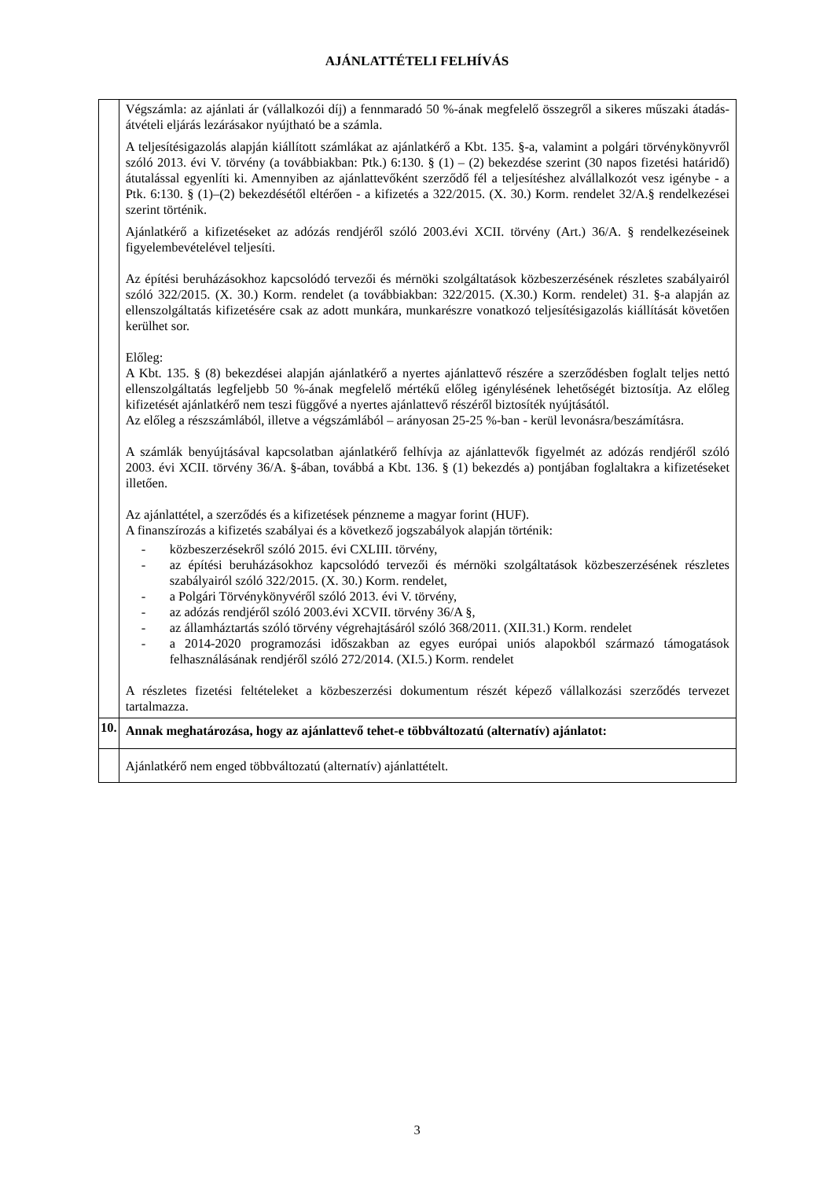AJÁNLATTÉTELI FELHÍVÁS
| | Végszámla: az ajánlati ár (vállalkozói díj) a fennmaradó 50 %-ának megfelelő összegről a sikeres műszaki átadás-átvételi eljárás lezárásakor nyújtható be a számla. A teljesítésigazolás alapján kiállított számlákat az ajánlatkérő a Kbt. 135. §-a, valamint a polgári törvénykönyvről szóló 2013. évi V. törvény (a továbbiakban: Ptk.) 6:130. § (1) – (2) bekezdése szerint (30 napos fizetési határidő) átutalással egyenlíti ki. Amennyiben az ajánlattevőként szerződő fél a teljesítéshez alvállalkozót vesz igénybe - a Ptk. 6:130. § (1)–(2) bekezdésétől eltérően - a kifizetés a 322/2015. (X. 30.) Korm. rendelet 32/A.§ rendelkezései szerint történik. Ajánlatkérő a kifizetéseket az adózás rendjéről szóló 2003.évi XCII. törvény (Art.) 36/A. § rendelkezéseinek figyelembevételével teljesíti. Az építési beruházásokhoz kapcsolódó tervezői és mérnöki szolgáltatások közbeszerzésének részletes szabályairól szóló 322/2015. (X. 30.) Korm. rendelet (a továbbiakban: 322/2015. (X.30.) Korm. rendelet) 31. §-a alapján az ellenszolgáltatás kifizetésére csak az adott munkára, munkarészre vonatkozó teljesítésigazolás kiállítását követően kerülhet sor. Előleg: A Kbt. 135. § (8) bekezdései alapján ajánlatkérő a nyertes ajánlattevő részére a szerződésben foglalt teljes nettó ellenszolgáltatás legfeljebb 50 %-ának megfelelő mértékű előleg igénylésének lehetőségét biztosítja. Az előleg kifizetését ajánlatkérő nem teszi függővé a nyertes ajánlattevő részéről biztosíték nyújtásától. Az előleg a részszámlából, illetve a végszámlából – arányosan 25-25 %-ban - kerül levonásra/beszámításra. A számlák benyújtásával kapcsolatban ajánlatkérő felhívja az ajánlattevők figyelmét az adózás rendjéről szóló 2003. évi XCII. törvény 36/A. §-ában, továbbá a Kbt. 136. § (1) bekezdés a) pontjában foglaltakra a kifizetéseket illetően. Az ajánlattétel, a szerződés és a kifizetések pénzneme a magyar forint (HUF). A finanszírozás a kifizetés szabályai és a következő jogszabályok alapján történik: - közbeszerzésekről szóló 2015. évi CXLIII. törvény, - az építési beruházásokhoz kapcsolódó tervezői és mérnöki szolgáltatások közbeszerzésének részletes szabályairól szóló 322/2015. (X. 30.) Korm. rendelet, - a Polgári Törvénykönyvéről szóló 2013. évi V. törvény, - az adózás rendjéről szóló 2003.évi XCVII. törvény 36/A §, - az államháztartás szóló törvény végrehajtásáról szóló 368/2011. (XII.31.) Korm. rendelet - a 2014-2020 programozási időszakban az egyes európai uniós alapokból származó támogatások felhasználásának rendjéről szóló 272/2014. (XI.5.) Korm. rendelet A részletes fizetési feltételeket a közbeszerzési dokumentum részét képező vállalkozási szerződés tervezet tartalmazza. |
| 10. | Annak meghatározása, hogy az ajánlattevő tehet-e többváltozatú (alternatív) ajánlatot: |
| | Ajánlatkérő nem enged többváltozatú (alternatív) ajánlattételt. |
3